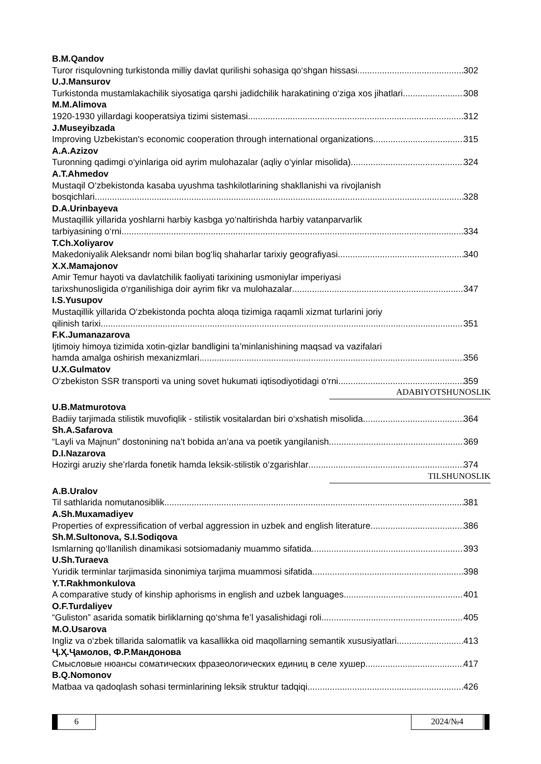B.M.Qandov
Turor risqulovning turkistonda milliy davlat qurilishi sohasiga qo‘shgan hissasi 302
U.J.Mansurov
Turkistonda mustamlakachilik siyosatiga qarshi jadidchilik harakatining o‘ziga xos jihatlari 308
M.M.Alimova
1920-1930 yillardagi kooperatsiya tizimi sistemasi 312
J.Museyibzada
Improving Uzbekistan's economic cooperation through international organizations 315
A.A.Azizov
Turonning qadimgi o‘yinlariga oid ayrim mulohazalar (aqliy o‘yinlar misolida) 324
A.T.Ahmedov
Mustaqil O‘zbekistonda kasaba uyushma tashkilotlarining shakllanishi va rivojlanish
bosqichlari 328
D.A.Urinbayeva
Mustaqillik yillarida yoshlarni harbiy kasbga yo‘naltirishda harbiy vatanparvarlik
tarbiyasining o‘rni 334
T.Ch.Xoliyarov
Makedoniyalik Aleksandr nomi bilan bog‘liq shaharlar tarixiy geografiyasi 340
X.X.Mamajonov
Amir Temur hayoti va davlatchilik faoliyati tarixining usmoniylar imperiyasi
tarixshunosligida o‘rganilishiga doir ayrim fikr va mulohazalar 347
I.S.Yusupov
Mustaqillik yillarida O‘zbekistonda pochta aloqa tizimiga raqamli xizmat turlarini joriy
qilinish tarixi 351
F.K.Jumanazarova
Ijtimoiy himoya tizimida xotin-qizlar bandligini ta’minlanishining maqsad va vazifalari
hamda amalga oshirish mexanizmlari 356
U.X.Gulmatov
O‘zbekiston SSR transporti va uning sovet hukumati iqtisodiyotidagi o‘rni 359
ADABIYOTSHUNOSLIK
U.B.Matmurotova
Badiiy tarjimada stilistik muvofiqlik - stilistik vositalardan biri o‘xshatish misolida 364
Sh.A.Safarova
“Layli va Majnun” dostonining na’t bobida an’ana va poetik yangilanish 369
D.I.Nazarova
Hozirgi aruziy she’rlarda fonetik hamda leksik-stilistik o‘zgarishlar 374
TILSHUNOSLIK
A.B.Uralov
Til sathlarida nomutanosiblik 381
A.Sh.Muxamadiyev
Properties of expressification of verbal aggression in uzbek and english literature 386
Sh.M.Sultonova, S.I.Sodiqova
Ismlarning qo‘llanilish dinamikasi sotsiomadaniy muammo sifatida 393
U.Sh.Turaeva
Yuridik terminlar tarjimasida sinonimiya tarjima muammosi sifatida 398
Y.T.Rakhmonkulova
A comparative study of kinship aphorisms in english and uzbek languages 401
O.F.Turdaliyev
“Guliston” asarida somatik birliklarning qo‘shma fe’l yasalishidagi roli 405
M.O.Usarova
Ingliz va o‘zbek tillarida salomatlik va kasallikka oid maqollarning semantik xususiyatlari 413
Ҷ.Ҳ.Ҷамолов, Ф.Р.Мандонова
Смысловые нюансы соматических фразеологических единиц в селе хушер 417
B.Q.Nomonov
Matbaa va qadoqlash sohasi terminlarining leksik struktur tadqiqi 426
6 2024/№4